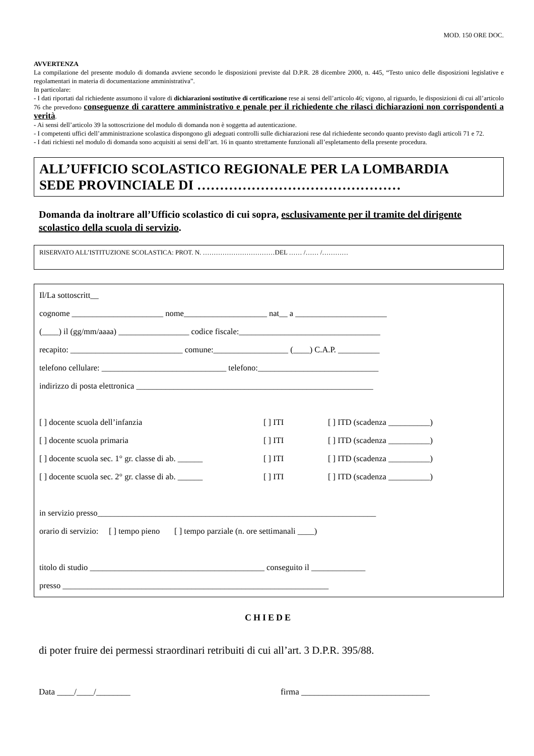MOD. 150 ORE DOC.
AVVERTENZA
La compilazione del presente modulo di domanda avviene secondo le disposizioni previste dal D.P.R. 28 dicembre 2000, n. 445, “Testo unico delle disposizioni legislative e regolamentari in materia di documentazione amministrativa”.
In particolare:
- I dati riportati dal richiedente assumono il valore di dichiarazioni sostitutive di certificazione rese ai sensi dell’articolo 46; vigono, al riguardo, le disposizioni di cui all’articolo 76 che prevedono conseguenze di carattere amministrativo e penale per il richiedente che rilasci dichiarazioni non corrispondenti a verità.
- Ai sensi dell’articolo 39 la sottoscrizione del modulo di domanda non è soggetta ad autenticazione.
- I competenti uffici dell’amministrazione scolastica dispongono gli adeguati controlli sulle dichiarazioni rese dal richiedente secondo quanto previsto dagli articoli 71 e 72.
- I dati richiesti nel modulo di domanda sono acquisiti ai sensi dell’art. 16 in quanto strettamente funzionali all’espletamento della presente procedura.
ALL’UFFICIO SCOLASTICO REGIONALE PER LA LOMBARDIA
SEDE PROVINCIALE DI ………………………………………
Domanda da inoltrare all’Ufficio scolastico di cui sopra, esclusivamente per il tramite del dirigente scolastico della scuola di servizio.
RISERVATO ALL’ISTITUZIONE SCOLASTICA: PROT. N. ……………………………DEL …… /…… /…………
Il/La sottoscritt__
cognome ______________________ nome____________________ nat__ a ______________________
(____) il (gg/mm/aaaa) _________________ codice fiscale:__________________________________
recapito: ___________________________ comune:__________________ (____) C.A.P. __________
telefono cellulare: ______________________________ telefono:_____________________________
indirizzo di posta elettronica _________________________________________________________
[ ] docente scuola dell’infanzia [ ] ITI [ ] ITD (scadenza __________)
[ ] docente scuola primaria [ ] ITI [ ] ITD (scadenza __________)
[ ] docente scuola sec. 1° gr. classe di ab. ______ [ ] ITI [ ] ITD (scadenza __________)
[ ] docente scuola sec. 2° gr. classe di ab. ______ [ ] ITI [ ] ITD (scadenza __________)
in servizio presso___________________________________________________________________
orario di servizio: [ ] tempo pieno [ ] tempo parziale (n. ore settimanali ____)
titolo di studio __________________________________________ conseguito il _____________
presso ________________________________________________________________
CHIEDE
di poter fruire dei permessi straordinari retribuiti di cui all’art. 3 D.P.R. 395/88.
Data ____/____/________ firma ______________________________